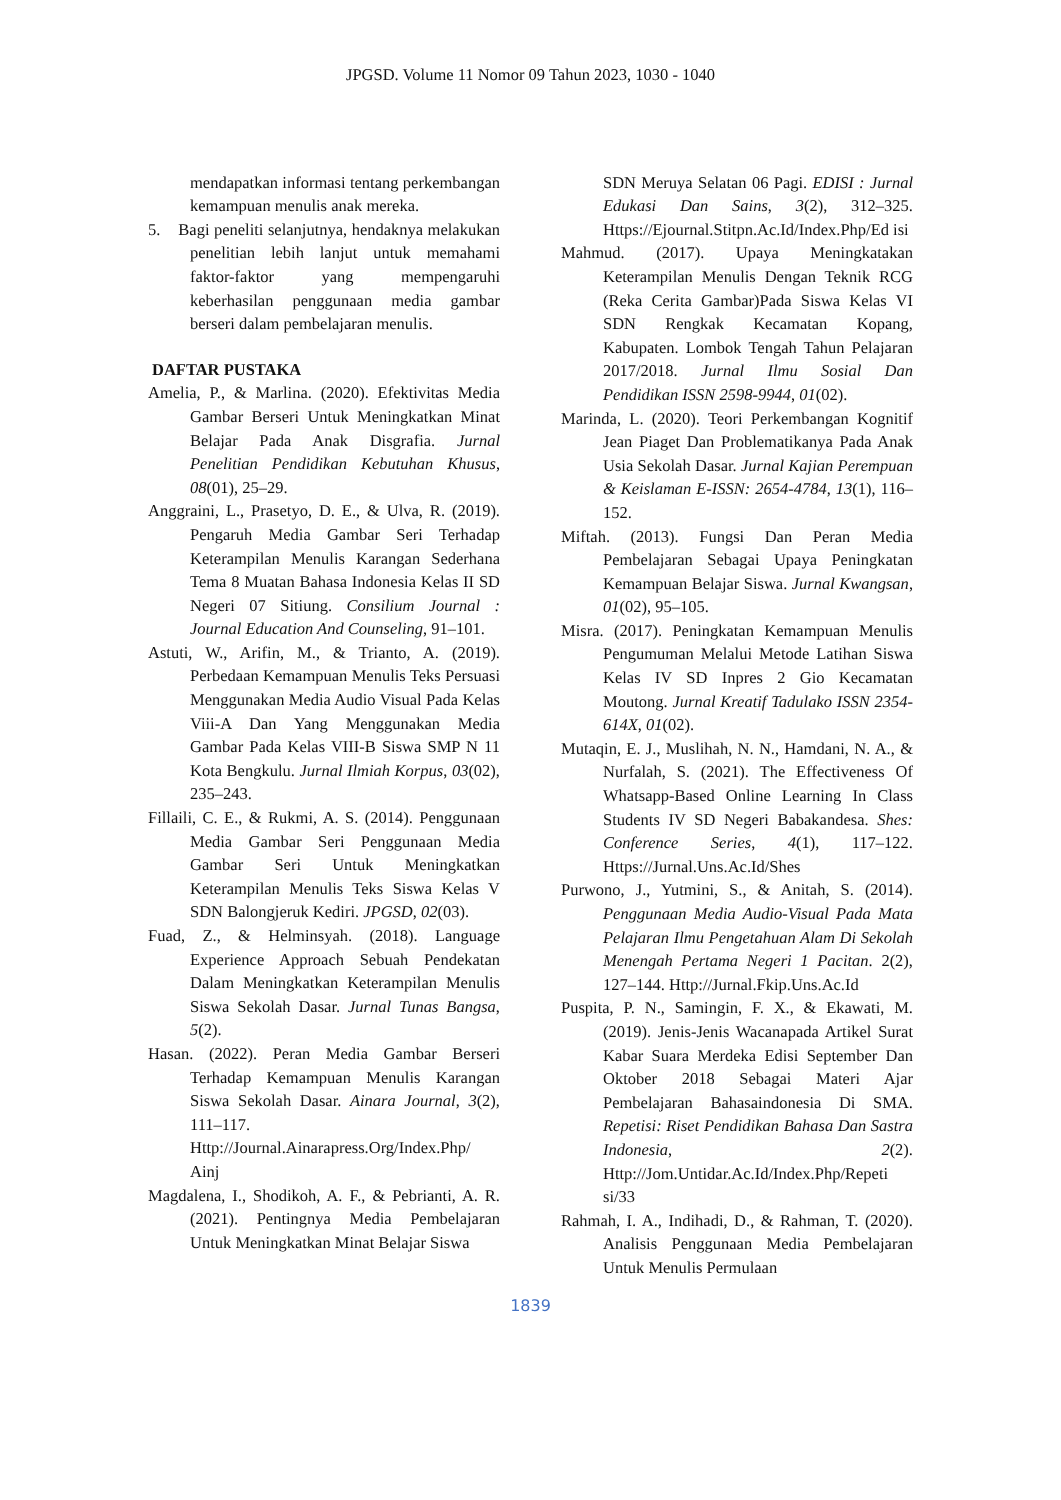JPGSD. Volume 11 Nomor 09 Tahun 2023, 1030 - 1040
mendapatkan informasi tentang perkembangan kemampuan menulis anak mereka.
5. Bagi peneliti selanjutnya, hendaknya melakukan penelitian lebih lanjut untuk memahami faktor-faktor yang mempengaruhi keberhasilan penggunaan media gambar berseri dalam pembelajaran menulis.
DAFTAR PUSTAKA
Amelia, P., & Marlina. (2020). Efektivitas Media Gambar Berseri Untuk Meningkatkan Minat Belajar Pada Anak Disgrafia. Jurnal Penelitian Pendidikan Kebutuhan Khusus, 08(01), 25–29.
Anggraini, L., Prasetyo, D. E., & Ulva, R. (2019). Pengaruh Media Gambar Seri Terhadap Keterampilan Menulis Karangan Sederhana Tema 8 Muatan Bahasa Indonesia Kelas II SD Negeri 07 Sitiung. Consilium Journal : Journal Education And Counseling, 91–101.
Astuti, W., Arifin, M., & Trianto, A. (2019). Perbedaan Kemampuan Menulis Teks Persuasi Menggunakan Media Audio Visual Pada Kelas Viii-A Dan Yang Menggunakan Media Gambar Pada Kelas VIII-B Siswa SMP N 11 Kota Bengkulu. Jurnal Ilmiah Korpus, 03(02), 235–243.
Fillaili, C. E., & Rukmi, A. S. (2014). Penggunaan Media Gambar Seri Penggunaan Media Gambar Seri Untuk Meningkatkan Keterampilan Menulis Teks Siswa Kelas V SDN Balongjeruk Kediri. JPGSD, 02(03).
Fuad, Z., & Helminsyah. (2018). Language Experience Approach Sebuah Pendekatan Dalam Meningkatkan Keterampilan Menulis Siswa Sekolah Dasar. Jurnal Tunas Bangsa, 5(2).
Hasan. (2022). Peran Media Gambar Berseri Terhadap Kemampuan Menulis Karangan Siswa Sekolah Dasar. Ainara Journal, 3(2), 111–117. Http://Journal.Ainarapress.Org/Index.Php/ Ainj
Magdalena, I., Shodikoh, A. F., & Pebrianti, A. R. (2021). Pentingnya Media Pembelajaran Untuk Meningkatkan Minat Belajar Siswa
SDN Meruya Selatan 06 Pagi. EDISI : Jurnal Edukasi Dan Sains, 3(2), 312–325. Https://Ejournal.Stitpn.Ac.Id/Index.Php/Ed isi
Mahmud. (2017). Upaya Meningkatakan Keterampilan Menulis Dengan Teknik RCG (Reka Cerita Gambar)Pada Siswa Kelas VI SDN Rengkak Kecamatan Kopang, Kabupaten. Lombok Tengah Tahun Pelajaran 2017/2018. Jurnal Ilmu Sosial Dan Pendidikan ISSN 2598-9944, 01(02).
Marinda, L. (2020). Teori Perkembangan Kognitif Jean Piaget Dan Problematikanya Pada Anak Usia Sekolah Dasar. Jurnal Kajian Perempuan & Keislaman E-ISSN: 2654-4784, 13(1), 116–152.
Miftah. (2013). Fungsi Dan Peran Media Pembelajaran Sebagai Upaya Peningkatan Kemampuan Belajar Siswa. Jurnal Kwangsan, 01(02), 95–105.
Misra. (2017). Peningkatan Kemampuan Menulis Pengumuman Melalui Metode Latihan Siswa Kelas IV SD Inpres 2 Gio Kecamatan Moutong. Jurnal Kreatif Tadulako ISSN 2354-614X, 01(02).
Mutaqin, E. J., Muslihah, N. N., Hamdani, N. A., & Nurfalah, S. (2021). The Effectiveness Of Whatsapp-Based Online Learning In Class Students IV SD Negeri Babakandesa. Shes: Conference Series, 4(1), 117–122. Https://Jurnal.Uns.Ac.Id/Shes
Purwono, J., Yutmini, S., & Anitah, S. (2014). Penggunaan Media Audio-Visual Pada Mata Pelajaran Ilmu Pengetahuan Alam Di Sekolah Menengah Pertama Negeri 1 Pacitan. 2(2), 127–144. Http://Jurnal.Fkip.Uns.Ac.Id
Puspita, P. N., Samingin, F. X., & Ekawati, M. (2019). Jenis-Jenis Wacanapada Artikel Surat Kabar Suara Merdeka Edisi September Dan Oktober 2018 Sebagai Materi Ajar Pembelajaran Bahasaindonesia Di SMA. Repetisi: Riset Pendidikan Bahasa Dan Sastra Indonesia, 2(2). Http://Jom.Untidar.Ac.Id/Index.Php/Repeti si/33
Rahmah, I. A., Indihadi, D., & Rahman, T. (2020). Analisis Penggunaan Media Pembelajaran Untuk Menulis Permulaan
1839